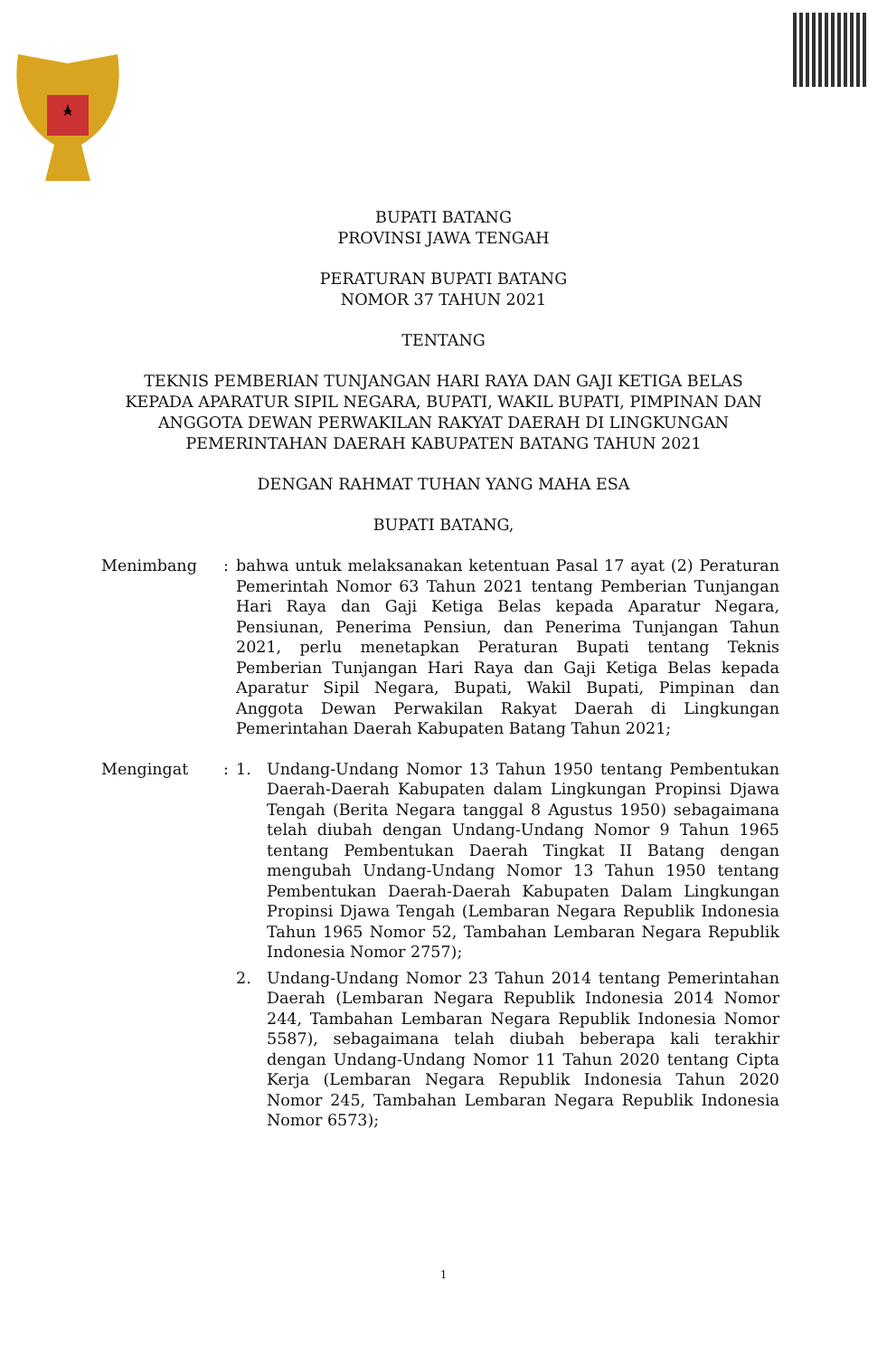BUPATI BATANG
PROVINSI JAWA TENGAH
PERATURAN BUPATI BATANG
NOMOR 37 TAHUN 2021
TENTANG
TEKNIS PEMBERIAN TUNJANGAN HARI RAYA DAN GAJI KETIGA BELAS
KEPADA APARATUR SIPIL NEGARA, BUPATI, WAKIL BUPATI, PIMPINAN DAN
ANGGOTA DEWAN PERWAKILAN RAKYAT DAERAH DI LINGKUNGAN
PEMERINTAHAN DAERAH KABUPATEN BATANG TAHUN 2021
DENGAN RAHMAT TUHAN YANG MAHA ESA
BUPATI BATANG,
Menimbang : bahwa untuk melaksanakan ketentuan Pasal 17 ayat (2) Peraturan Pemerintah Nomor 63 Tahun 2021 tentang Pemberian Tunjangan Hari Raya dan Gaji Ketiga Belas kepada Aparatur Negara, Pensiunan, Penerima Pensiun, dan Penerima Tunjangan Tahun 2021, perlu menetapkan Peraturan Bupati tentang Teknis Pemberian Tunjangan Hari Raya dan Gaji Ketiga Belas kepada Aparatur Sipil Negara, Bupati, Wakil Bupati, Pimpinan dan Anggota Dewan Perwakilan Rakyat Daerah di Lingkungan Pemerintahan Daerah Kabupaten Batang Tahun 2021;
Mengingat : 1. Undang-Undang Nomor 13 Tahun 1950 tentang Pembentukan Daerah-Daerah Kabupaten dalam Lingkungan Propinsi Djawa Tengah (Berita Negara tanggal 8 Agustus 1950) sebagaimana telah diubah dengan Undang-Undang Nomor 9 Tahun 1965 tentang Pembentukan Daerah Tingkat II Batang dengan mengubah Undang-Undang Nomor 13 Tahun 1950 tentang Pembentukan Daerah-Daerah Kabupaten Dalam Lingkungan Propinsi Djawa Tengah (Lembaran Negara Republik Indonesia Tahun 1965 Nomor 52, Tambahan Lembaran Negara Republik Indonesia Nomor 2757);
2. Undang-Undang Nomor 23 Tahun 2014 tentang Pemerintahan Daerah (Lembaran Negara Republik Indonesia 2014 Nomor 244, Tambahan Lembaran Negara Republik Indonesia Nomor 5587), sebagaimana telah diubah beberapa kali terakhir dengan Undang-Undang Nomor 11 Tahun 2020 tentang Cipta Kerja (Lembaran Negara Republik Indonesia Tahun 2020 Nomor 245, Tambahan Lembaran Negara Republik Indonesia Nomor 6573);
1